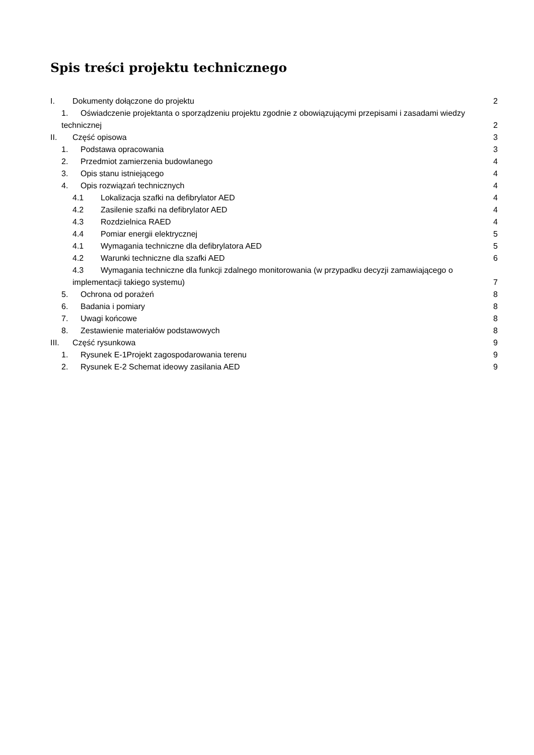Spis treści projektu technicznego
I. Dokumenty dołączone do projektu 2
1. Oświadczenie projektanta o sporządzeniu projektu zgodnie z obowiązującymi przepisami i zasadami wiedzy technicznej 2
II. Część opisowa 3
1. Podstawa opracowania 3
2. Przedmiot zamierzenia budowlanego 4
3. Opis stanu istniejącego 4
4. Opis rozwiązań technicznych 4
4.1 Lokalizacja szafki na defibrylator AED 4
4.2 Zasilenie szafki na defibrylator AED 4
4.3 Rozdzielnica RAED 4
4.4 Pomiar energii elektrycznej 5
4.1 Wymagania techniczne dla defibrylatora AED 5
4.2 Warunki techniczne dla szafki AED 6
4.3 Wymagania techniczne dla funkcji zdalnego monitorowania (w przypadku decyzji zamawiającego o implementacji takiego systemu) 7
5. Ochrona od porażeń 8
6. Badania i pomiary 8
7. Uwagi końcowe 8
8. Zestawienie materiałów podstawowych 8
III. Część rysunkowa 9
1. Rysunek E-1Projekt zagospodarowania terenu 9
2. Rysunek E-2 Schemat ideowy zasilania AED 9